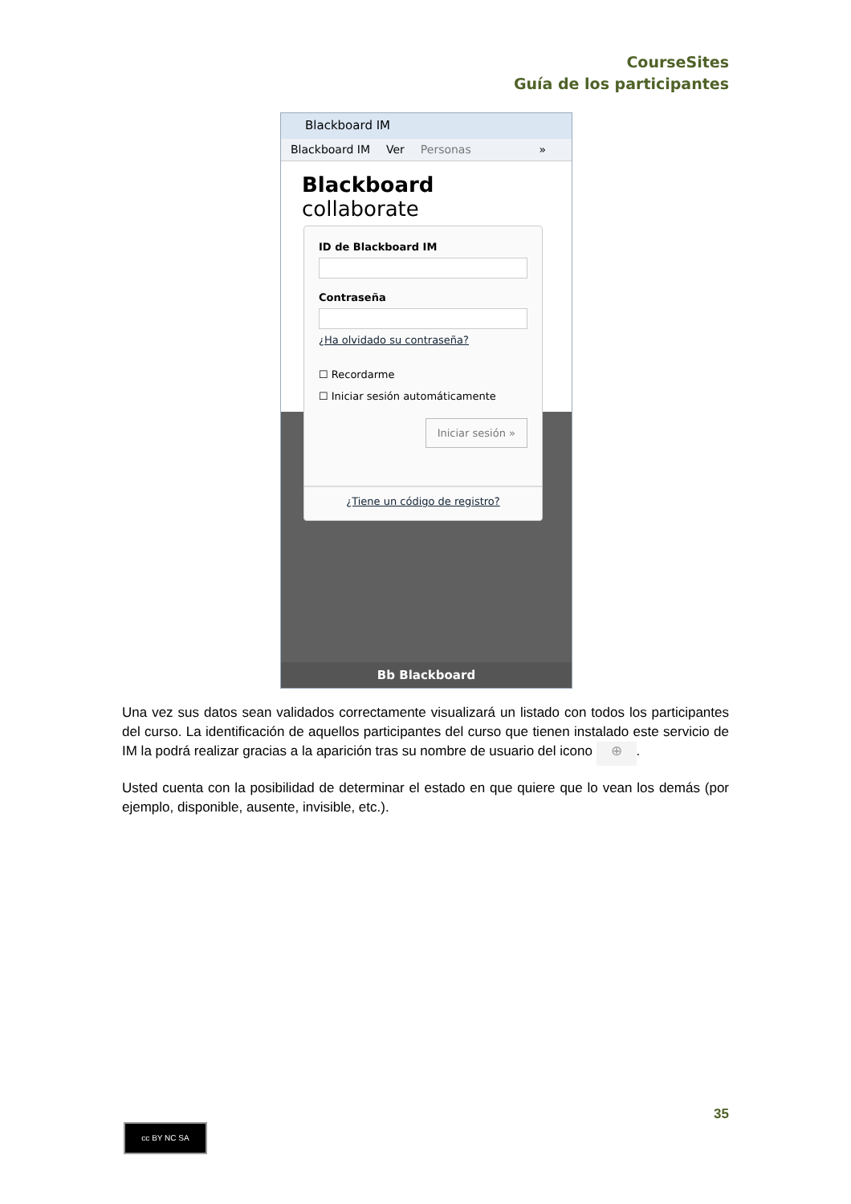CourseSites
Guía de los participantes
Blackboard IM
Blackboard IM Ver Personas »
Blackboard collaborate
Bb Blackboard
ID de Blackboard IM
Contraseña
¿Ha olvidado su contraseña?
☐ Recordarme
☐ Iniciar sesión automáticamente
Iniciar sesión »
¿Tiene un código de registro?
Una vez sus datos sean validados correctamente visualizará un listado con todos los participantes del curso. La identificación de aquellos participantes del curso que tienen instalado este servicio de IM la podrá realizar gracias a la aparición tras su nombre de usuario del icono ⊕.
Usted cuenta con la posibilidad de determinar el estado en que quiere que lo vean los demás (por ejemplo, disponible, ausente, invisible, etc.).
35
cc BY NC SA